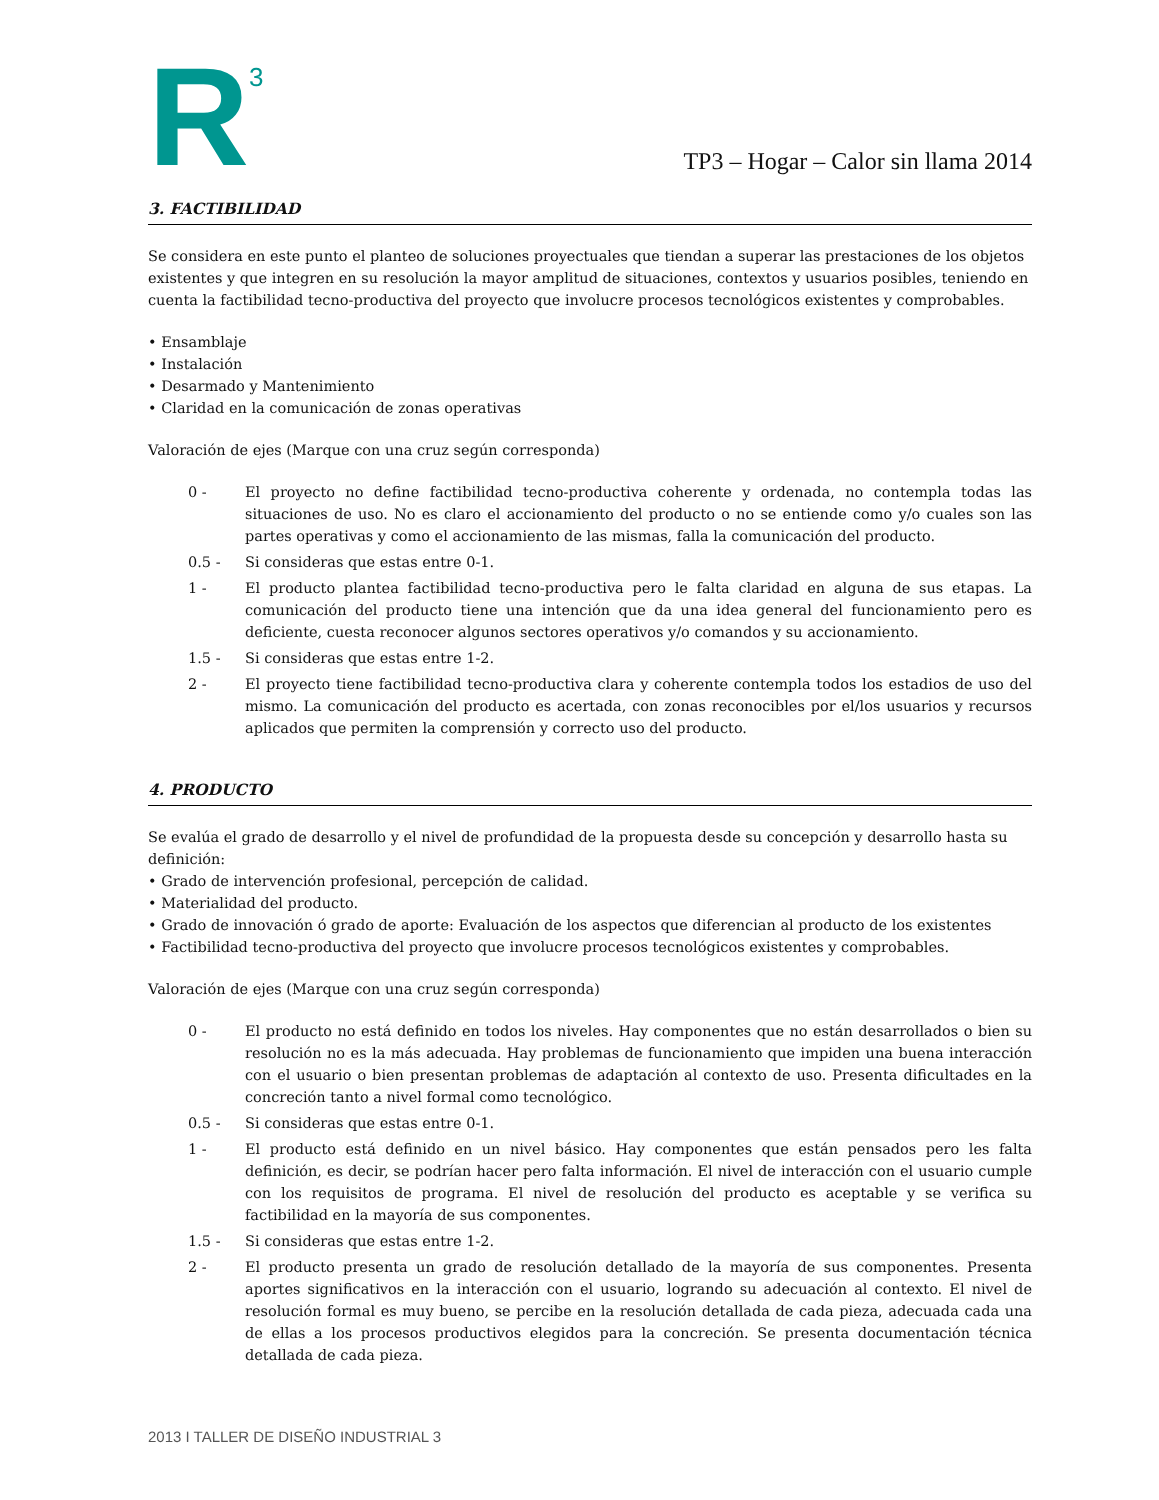R<sup>3</sup>
TP3 – Hogar – Calor sin llama 2014
3. FACTIBILIDAD
Se considera en este punto el planteo de soluciones proyectuales que tiendan a superar las prestaciones de los objetos existentes y que integren en su resolución la mayor amplitud de situaciones, contextos y usuarios posibles, teniendo en cuenta la factibilidad tecno-productiva del proyecto que involucre procesos tecnológicos existentes y comprobables.
• Ensamblaje
• Instalación
• Desarmado y Mantenimiento
• Claridad en la comunicación de zonas operativas
Valoración de ejes (Marque con una cruz según corresponda)
0 - El proyecto no define factibilidad tecno-productiva coherente y ordenada, no contempla todas las situaciones de uso. No es claro el accionamiento del producto o no se entiende como y/o cuales son las partes operativas y como el accionamiento de las mismas, falla la comunicación del producto.
0.5 - Si consideras que estas entre 0-1.
1 - El producto plantea factibilidad tecno-productiva pero le falta claridad en alguna de sus etapas. La comunicación del producto tiene una intención que da una idea general del funcionamiento pero es deficiente, cuesta reconocer algunos sectores operativos y/o comandos y su accionamiento.
1.5 - Si consideras que estas entre 1-2.
2 - El proyecto tiene factibilidad tecno-productiva clara y coherente contempla todos los estadios de uso del mismo. La comunicación del producto es acertada, con zonas reconocibles por el/los usuarios y recursos aplicados que permiten la comprensión y correcto uso del producto.
4. PRODUCTO
Se evalúa el grado de desarrollo y el nivel de profundidad de la propuesta desde su concepción y desarrollo hasta su definición:
• Grado de intervención profesional, percepción de calidad.
• Materialidad del producto.
• Grado de innovación ó grado de aporte: Evaluación de los aspectos que diferencian al producto de los existentes
• Factibilidad tecno-productiva del proyecto que involucre procesos tecnológicos existentes y comprobables.
Valoración de ejes (Marque con una cruz según corresponda)
0 - El producto no está definido en todos los niveles. Hay componentes que no están desarrollados o bien su resolución no es la más adecuada. Hay problemas de funcionamiento que impiden una buena interacción con el usuario o bien presentan problemas de adaptación al contexto de uso. Presenta dificultades en la concreción tanto a nivel formal como tecnológico.
0.5 - Si consideras que estas entre 0-1.
1 - El producto está definido en un nivel básico. Hay componentes que están pensados pero les falta definición, es decir, se podrían hacer pero falta información. El nivel de interacción con el usuario cumple con los requisitos de programa. El nivel de resolución del producto es aceptable y se verifica su factibilidad en la mayoría de sus componentes.
1.5 - Si consideras que estas entre 1-2.
2 - El producto presenta un grado de resolución detallado de la mayoría de sus componentes. Presenta aportes significativos en la interacción con el usuario, logrando su adecuación al contexto. El nivel de resolución formal es muy bueno, se percibe en la resolución detallada de cada pieza, adecuada cada una de ellas a los procesos productivos elegidos para la concreción. Se presenta documentación técnica detallada de cada pieza.
2013 I TALLER DE DISEÑO INDUSTRIAL 3